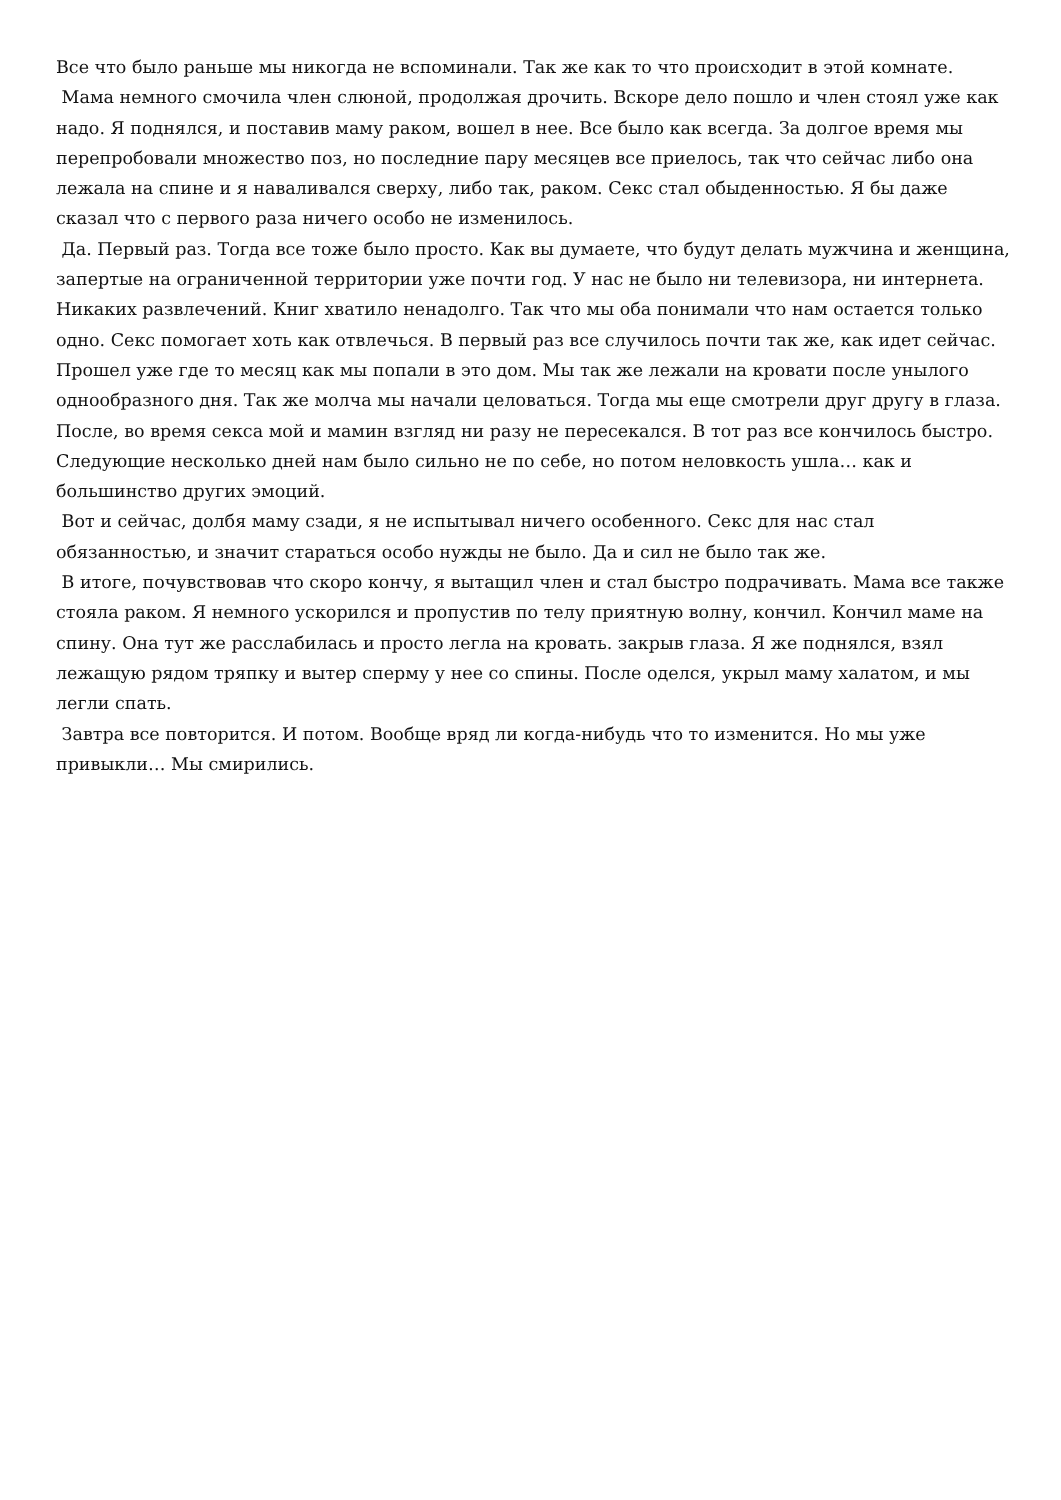Все что было раньше мы никогда не вспоминали. Так же как то что происходит в этой комнате.
Мама немного смочила член слюной, продолжая дрочить. Вскоре дело пошло и член стоял уже как надо. Я поднялся, и поставив маму раком, вошел в нее. Все было как всегда. За долгое время мы перепробовали множество поз, но последние пару месяцев все приелось, так что сейчас либо она лежала на спине и я наваливался сверху, либо так, раком. Секс стал обыденностью. Я бы даже сказал что с первого раза ничего особо не изменилось.
Да. Первый раз. Тогда все тоже было просто. Как вы думаете, что будут делать мужчина и женщина, запертые на ограниченной территории уже почти год. У нас не было ни телевизора, ни интернета. Никаких развлечений. Книг хватило ненадолго. Так что мы оба понимали что нам остается только одно. Секс помогает хоть как отвлечься. В первый раз все случилось почти так же, как идет сейчас. Прошел уже где то месяц как мы попали в это дом. Мы так же лежали на кровати после унылого однообразного дня. Так же молча мы начали целоваться. Тогда мы еще смотрели друг другу в глаза. После, во время секса мой и мамин взгляд ни разу не пересекался. В тот раз все кончилось быстро. Следующие несколько дней нам было сильно не по себе, но потом неловкость ушла… как и большинство других эмоций.
Вот и сейчас, долбя маму сзади, я не испытывал ничего особенного. Секс для нас стал обязанностью, и значит стараться особо нужды не было. Да и сил не было так же.
В итоге, почувствовав что скоро кончу, я вытащил член и стал быстро подрачивать. Мама все также стояла раком. Я немного ускорился и пропустив по телу приятную волну, кончил. Кончил маме на спину. Она тут же расслабилась и просто легла на кровать. закрыв глаза. Я же поднялся, взял лежащую рядом тряпку и вытер сперму у нее со спины. После оделся, укрыл маму халатом, и мы легли спать.
Завтра все повторится. И потом. Вообще вряд ли когда-нибудь что то изменится. Но мы уже привыкли… Мы смирились.